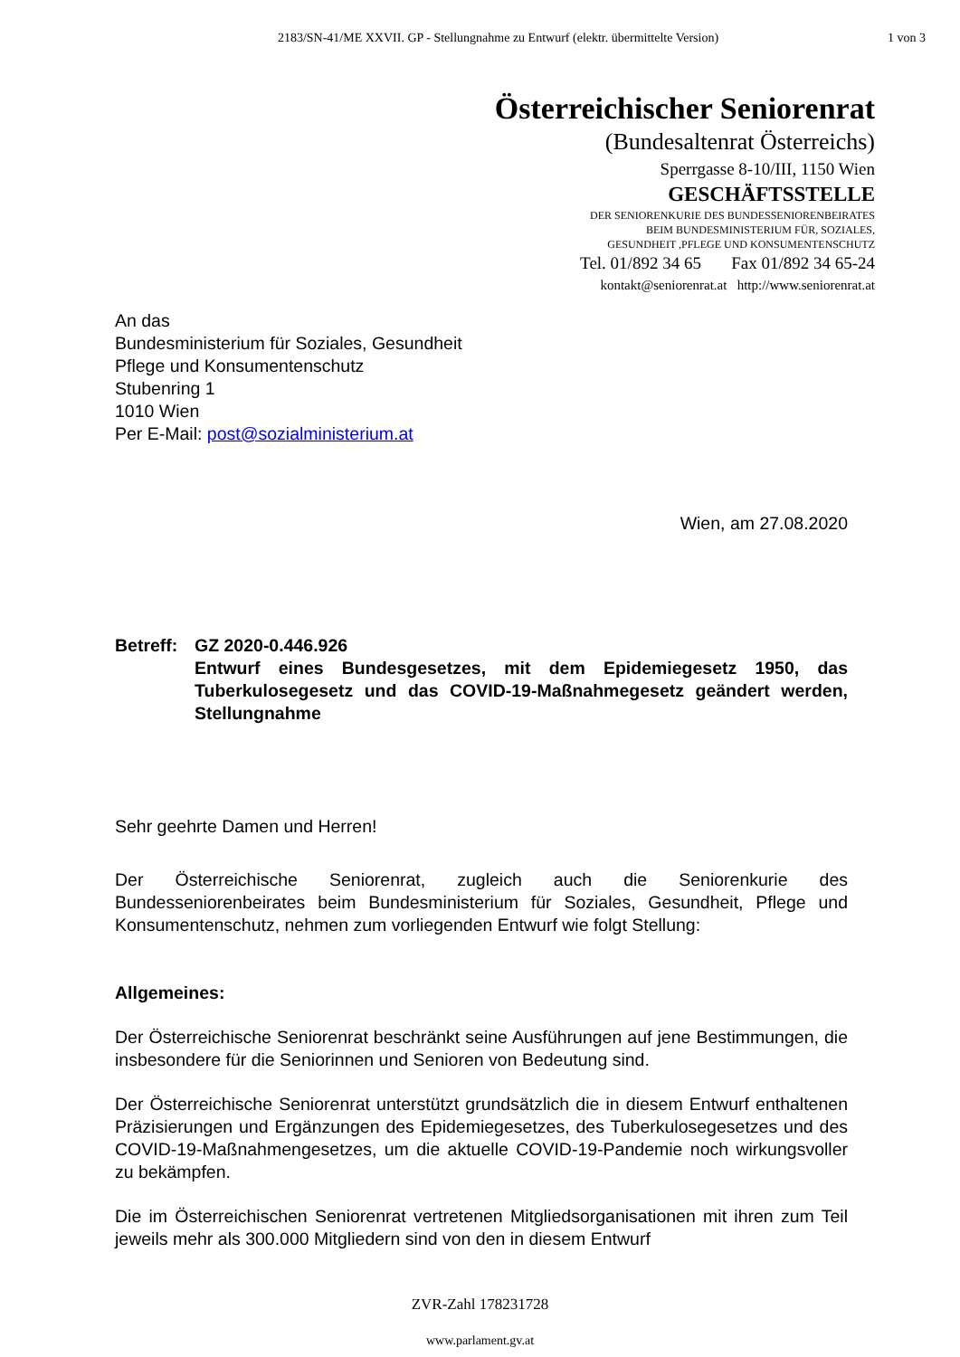2183/SN-41/ME XXVII. GP - Stellungnahme zu Entwurf (elektr. übermittelte Version)
1 von 3
Österreichischer Seniorenrat
(Bundesaltenrat Österreichs)
Sperrgasse 8-10/III, 1150 Wien
GESCHÄFTSSTELLE
DER SENIORENKURIE DES BUNDESSENIORENBEIRATES
BEIM BUNDESMINISTERIUM FÜR, SOZIALES,
GESUNDHEIT ,PFLEGE UND KONSUMENTENSCHUTZ
Tel. 01/892 34 65 Fax 01/892 34 65-24
kontakt@seniorenrat.at http://www.seniorenrat.at
An das
Bundesministerium für Soziales, Gesundheit
Pflege und Konsumentenschutz
Stubenring 1
1010 Wien
Per E-Mail: post@sozialministerium.at
Wien, am 27.08.2020
Betreff:
GZ 2020-0.446.926
Entwurf eines Bundesgesetzes, mit dem Epidemiegesetz 1950, das Tuberkulosegesetz und das COVID-19-Maßnahmegesetz geändert werden, Stellungnahme
Sehr geehrte Damen und Herren!
Der Österreichische Seniorenrat, zugleich auch die Seniorenkurie des Bundesseniorenbeirates beim Bundesministerium für Soziales, Gesundheit, Pflege und Konsumentenschutz, nehmen zum vorliegenden Entwurf wie folgt Stellung:
Allgemeines:
Der Österreichische Seniorenrat beschränkt seine Ausführungen auf jene Bestimmungen, die insbesondere für die Seniorinnen und Senioren von Bedeutung sind.
Der Österreichische Seniorenrat unterstützt grundsätzlich die in diesem Entwurf enthaltenen Präzisierungen und Ergänzungen des Epidemiegesetzes, des Tuberkulosegesetzes und des COVID-19-Maßnahmengesetzes, um die aktuelle COVID-19-Pandemie noch wirkungsvoller zu bekämpfen.
Die im Österreichischen Seniorenrat vertretenen Mitgliedsorganisationen mit ihren zum Teil jeweils mehr als 300.000 Mitgliedern sind von den in diesem Entwurf
ZVR-Zahl 178231728
www.parlament.gv.at